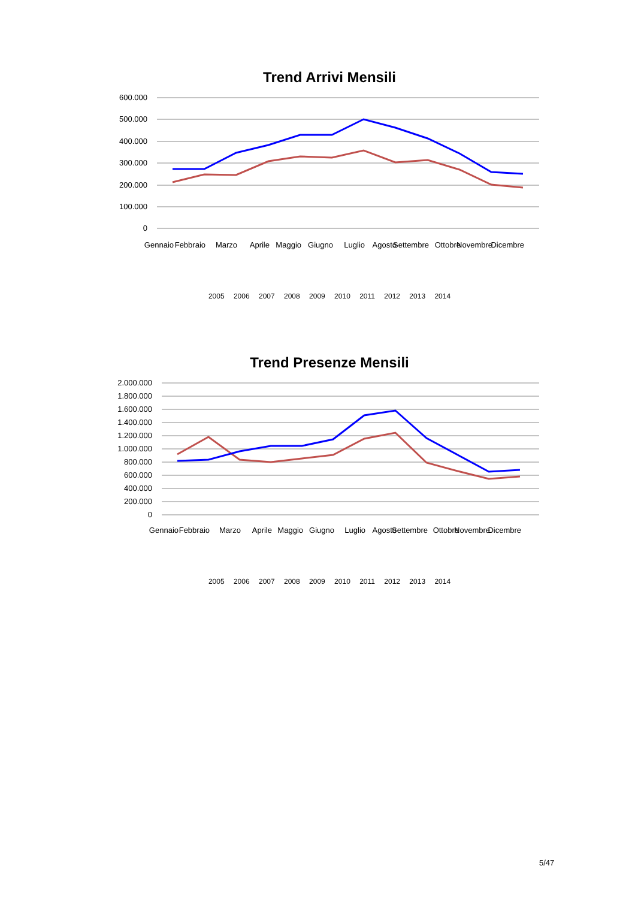Trend Arrivi Mensili
600.000
500.000
400.000
300.000
200.000
100.000
0
Gennaio
Febbraio
Marzo
Aprile
Maggio
Giugno
Luglio
Agosto
Settembre
Ottobre
Novembre
Dicembre
2005 2006 2007 2008 2009 2010 2011 2012 2013 2014
Trend Presenze Mensili
2.000.000
1.800.000
1.600.000
1.400.000
1.200.000
1.000.000
800.000
600.000
400.000
200.000
0
Gennaio
Febbraio
Marzo
Aprile
Maggio
Giugno
Luglio
Agosto
Settembre
Ottobre
Novembre
Dicembre
2005 2006 2007 2008 2009 2010 2011 2012 2013 2014
5/47